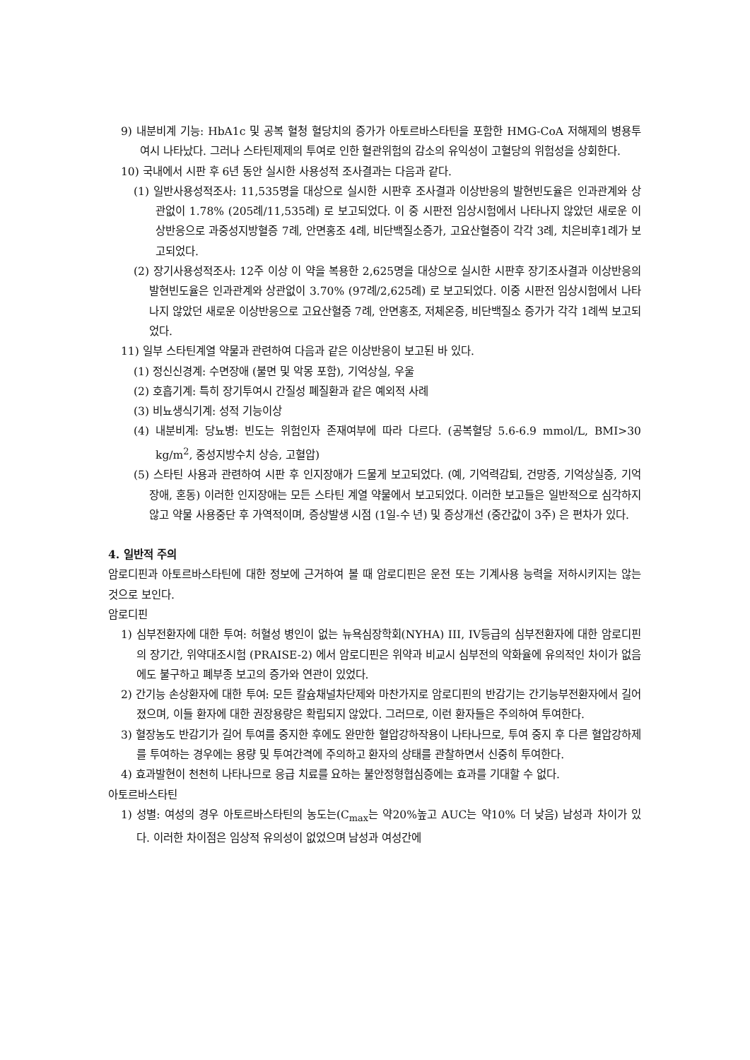9) 내분비계 기능: HbA1c 및 공복 혈청 혈당치의 증가가 아토르바스타틴을 포함한 HMG-CoA 저해제의 병용투여시 나타났다. 그러나 스타틴제제의 투여로 인한 혈관위험의 감소의 유익성이 고혈당의 위험성을 상회한다.
10) 국내에서 시판 후 6년 동안 실시한 사용성적 조사결과는 다음과 같다.
(1) 일반사용성적조사: 11,535명을 대상으로 실시한 시판후 조사결과 이상반응의 발현빈도율은 인과관계와 상관없이 1.78% (205례/11,535례) 로 보고되었다. 이 중 시판전 임상시험에서 나타나지 않았던 새로운 이상반응으로 과중성지방혈증 7례, 안면홍조 4례, 비단백질소증가, 고요산혈증이 각각 3례, 치은비후1례가 보고되었다.
(2) 장기사용성적조사: 12주 이상 이 약을 복용한 2,625명을 대상으로 실시한 시판후 장기조사결과 이상반응의 발현빈도율은 인과관계와 상관없이 3.70% (97례/2,625례) 로 보고되었다. 이중 시판전 임상시험에서 나타나지 않았던 새로운 이상반응으로 고요산혈증 7례, 안면홍조, 저체온증, 비단백질소 증가가 각각 1례씩 보고되었다.
11) 일부 스타틴계열 약물과 관련하여 다음과 같은 이상반응이 보고된 바 있다.
(1) 정신신경계: 수면장애 (불면 및 악몽 포함), 기억상실, 우울
(2) 호흡기계: 특히 장기투여시 간질성 폐질환과 같은 예외적 사례
(3) 비뇨생식기계: 성적 기능이상
(4) 내분비계: 당뇨병: 빈도는 위험인자 존재여부에 따라 다르다. (공복혈당 5.6-6.9 mmol/L, BMI>30 kg/m<sup>2</sup>, 중성지방수치 상승, 고혈압)
(5) 스타틴 사용과 관련하여 시판 후 인지장애가 드물게 보고되었다. (예, 기억력감퇴, 건망증, 기억상실증, 기억장애, 혼동) 이러한 인지장애는 모든 스타틴 계열 약물에서 보고되었다. 이러한 보고들은 일반적으로 심각하지 않고 약물 사용중단 후 가역적이며, 증상발생 시점 (1일-수 년) 및 증상개선 (중간값이 3주) 은 편차가 있다.
4. 일반적 주의
암로디핀과 아토르바스타틴에 대한 정보에 근거하여 볼 때 암로디핀은 운전 또는 기계사용 능력을 저하시키지는 않는 것으로 보인다.
암로디핀
1) 심부전환자에 대한 투여: 허혈성 병인이 없는 뉴욕심장학회(NYHA) III, IV등급의 심부전환자에 대한 암로디핀의 장기간, 위약대조시험 (PRAISE-2) 에서 암로디핀은 위약과 비교시 심부전의 악화율에 유의적인 차이가 없음에도 불구하고 폐부종 보고의 증가와 연관이 있었다.
2) 간기능 손상환자에 대한 투여: 모든 칼슘채널차단제와 마찬가지로 암로디핀의 반감기는 간기능부전환자에서 길어졌으며, 이들 환자에 대한 권장용량은 확립되지 않았다. 그러므로, 이런 환자들은 주의하여 투여한다.
3) 혈장농도 반감기가 길어 투여를 중지한 후에도 완만한 혈압강하작용이 나타나므로, 투여 중지 후 다른 혈압강하제를 투여하는 경우에는 용량 및 투여간격에 주의하고 환자의 상태를 관찰하면서 신중히 투여한다.
4) 효과발현이 천천히 나타나므로 응급 치료를 요하는 불안정형협심증에는 효과를 기대할 수 없다.
아토르바스타틴
1) 성별: 여성의 경우 아토르바스타틴의 농도는(C<sub>max</sub>는 약20%높고 AUC는 약10% 더 낮음) 남성과 차이가 있다. 이러한 차이점은 임상적 유의성이 없었으며 남성과 여성간에